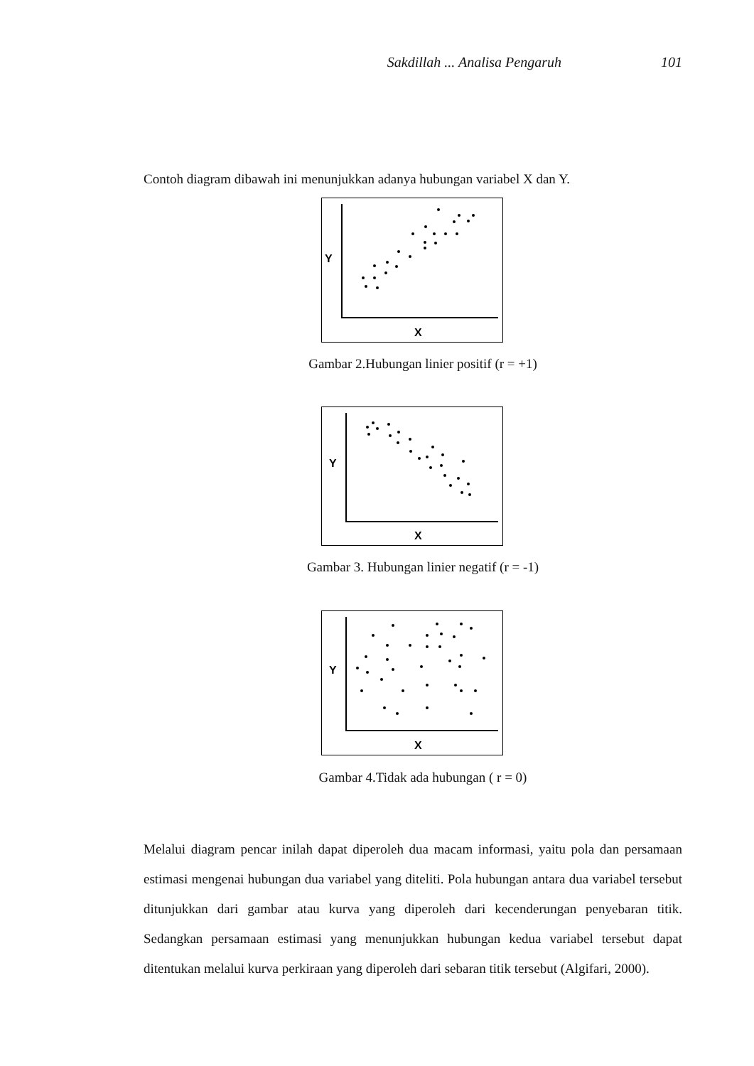Sakdillah ... Analisa Pengaruh 101
Contoh diagram dibawah ini menunjukkan adanya hubungan variabel X dan Y.
Y
X
Gambar 2.Hubungan linier positif (r = +1)
Y
X
Gambar 3. Hubungan linier negatif (r = -1)
Y
X
Gambar 4.Tidak ada hubungan ( r = 0)
Melalui diagram pencar inilah dapat diperoleh dua macam informasi, yaitu pola dan persamaan estimasi mengenai hubungan dua variabel yang diteliti. Pola hubungan antara dua variabel tersebut ditunjukkan dari gambar atau kurva yang diperoleh dari kecenderungan penyebaran titik. Sedangkan persamaan estimasi yang menunjukkan hubungan kedua variabel tersebut dapat ditentukan melalui kurva perkiraan yang diperoleh dari sebaran titik tersebut (Algifari, 2000).